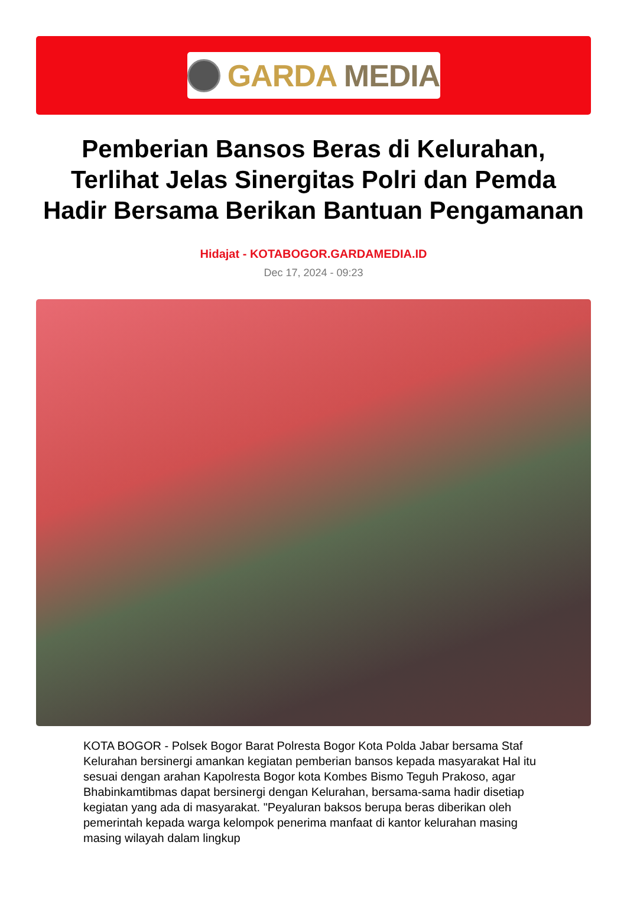GARDA MEDIA
Pemberian Bansos Beras di Kelurahan, Terlihat Jelas Sinergitas Polri dan Pemda Hadir Bersama Berikan Bantuan Pengamanan
Hidajat - KOTABOGOR.GARDAMEDIA.ID
Dec 17, 2024 - 09:23
KOTA BOGOR - Polsek Bogor Barat Polresta Bogor Kota Polda Jabar bersama Staf Kelurahan bersinergi amankan kegiatan pemberian bansos kepada masyarakat Hal itu sesuai dengan arahan Kapolresta Bogor kota Kombes Bismo Teguh Prakoso, agar Bhabinkamtibmas dapat bersinergi dengan Kelurahan, bersama-sama hadir disetiap kegiatan yang ada di masyarakat. "Peyaluran baksos berupa beras diberikan oleh pemerintah kepada warga kelompok penerima manfaat di kantor kelurahan masing masing wilayah dalam lingkup